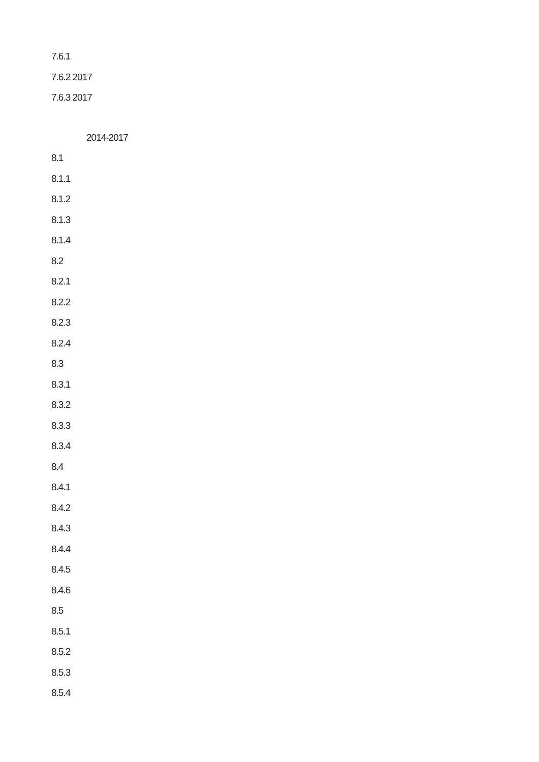7.6.1
7.6.2 2017
7.6.3 2017
2014-2017
8.1
8.1.1
8.1.2
8.1.3
8.1.4
8.2
8.2.1
8.2.2
8.2.3
8.2.4
8.3
8.3.1
8.3.2
8.3.3
8.3.4
8.4
8.4.1
8.4.2
8.4.3
8.4.4
8.4.5
8.4.6
8.5
8.5.1
8.5.2
8.5.3
8.5.4